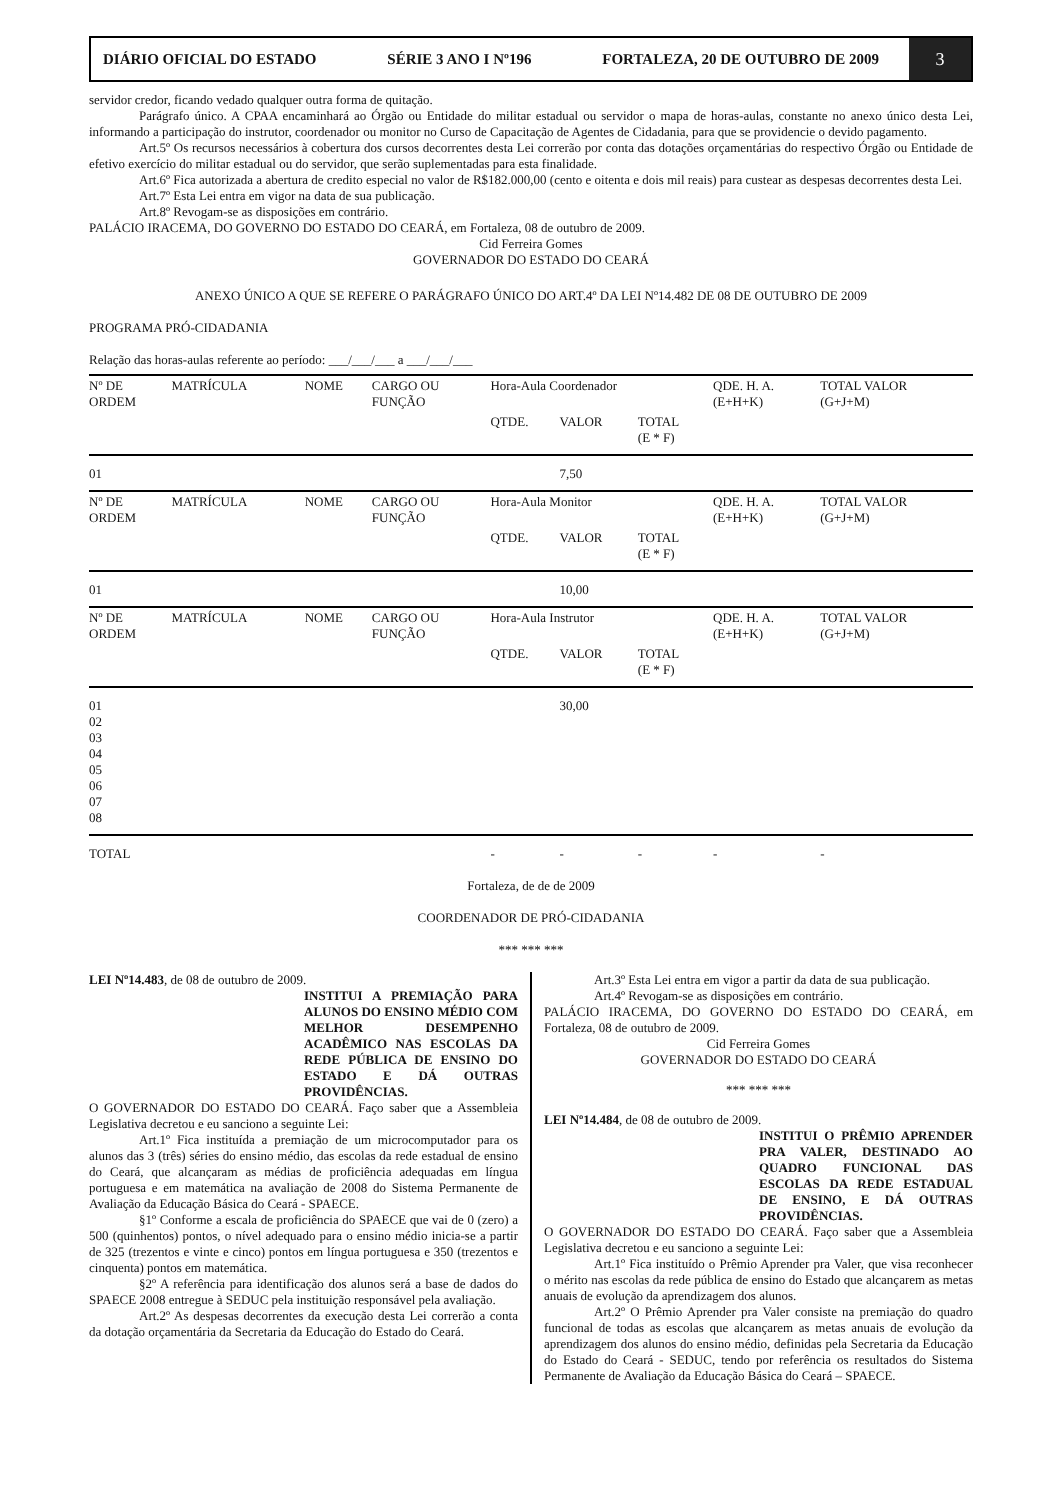DIÁRIO OFICIAL DO ESTADO SÉRIE 3 ANO I Nº196 FORTALEZA, 20 DE OUTUBRO DE 2009
3
servidor credor, ficando vedado qualquer outra forma de quitação.
Parágrafo único. A CPAA encaminhará ao Órgão ou Entidade do militar estadual ou servidor o mapa de horas-aulas, constante no anexo único desta Lei, informando a participação do instrutor, coordenador ou monitor no Curso de Capacitação de Agentes de Cidadania, para que se providencie o devido pagamento.
Art.5º Os recursos necessários à cobertura dos cursos decorrentes desta Lei correrão por conta das dotações orçamentárias do respectivo Órgão ou Entidade de efetivo exercício do militar estadual ou do servidor, que serão suplementadas para esta finalidade.
Art.6º Fica autorizada a abertura de credito especial no valor de R$182.000,00 (cento e oitenta e dois mil reais) para custear as despesas decorrentes desta Lei.
Art.7º Esta Lei entra em vigor na data de sua publicação.
Art.8º Revogam-se as disposições em contrário.
PALÁCIO IRACEMA, DO GOVERNO DO ESTADO DO CEARÁ, em Fortaleza, 08 de outubro de 2009.
Cid Ferreira Gomes
GOVERNADOR DO ESTADO DO CEARÁ
ANEXO ÚNICO A QUE SE REFERE O PARÁGRAFO ÚNICO DO ART.4º DA LEI Nº14.482 DE 08 DE OUTUBRO DE 2009
PROGRAMA PRÓ-CIDADANIA
Relação das horas-aulas referente ao período: ___/___/___ a ___/___/___
| Nº DE ORDEM | MATRÍCULA | NOME | CARGO OU FUNÇÃO | Hora-Aula Coordenador | | | QDE. H. A. (E+H+K) | TOTAL VALOR (G+J+M) |
| --- | --- | --- | --- | --- | --- | --- | --- | --- |
| | | | | QTDE. | VALOR | TOTAL (E * F) | | |
| 01 | | | | | 7,50 | | | |
| Nº DE ORDEM | MATRÍCULA | NOME | CARGO OU FUNÇÃO | Hora-Aula Monitor | | | QDE. H. A. (E+H+K) | TOTAL VALOR (G+J+M) |
| | | | | QTDE. | VALOR | TOTAL (E * F) | | |
| 01 | | | | | 10,00 | | | |
| Nº DE ORDEM | MATRÍCULA | NOME | CARGO OU FUNÇÃO | Hora-Aula Instrutor | | | QDE. H. A. (E+H+K) | TOTAL VALOR (G+J+M) |
| | | | | QTDE. | VALOR | TOTAL (E * F) | | |
| 01 02 03 04 05 06 07 08 | | | | | 30,00 | | | |
| TOTAL | | | | - | - | - | - | - |
Fortaleza, de de de 2009
COORDENADOR DE PRÓ-CIDADANIA
*** *** ***
LEI Nº14.483, de 08 de outubro de 2009.
INSTITUI A PREMIAÇÃO PARA ALUNOS DO ENSINO MÉDIO COM MELHOR DESEMPENHO ACADÊMICO NAS ESCOLAS DA REDE PÚBLICA DE ENSINO DO ESTADO E DÁ OUTRAS PROVIDÊNCIAS.
O GOVERNADOR DO ESTADO DO CEARÁ. Faço saber que a Assembleia Legislativa decretou e eu sanciono a seguinte Lei:
Art.1º Fica instituída a premiação de um microcomputador para os alunos das 3 (três) séries do ensino médio, das escolas da rede estadual de ensino do Ceará, que alcançaram as médias de proficiência adequadas em língua portuguesa e em matemática na avaliação de 2008 do Sistema Permanente de Avaliação da Educação Básica do Ceará - SPAECE.
§1º Conforme a escala de proficiência do SPAECE que vai de 0 (zero) a 500 (quinhentos) pontos, o nível adequado para o ensino médio inicia-se a partir de 325 (trezentos e vinte e cinco) pontos em língua portuguesa e 350 (trezentos e cinquenta) pontos em matemática.
§2º A referência para identificação dos alunos será a base de dados do SPAECE 2008 entregue à SEDUC pela instituição responsável pela avaliação.
Art.2º As despesas decorrentes da execução desta Lei correrão a conta da dotação orçamentária da Secretaria da Educação do Estado do Ceará.
Art.3º Esta Lei entra em vigor a partir da data de sua publicação.
Art.4º Revogam-se as disposições em contrário.
PALÁCIO IRACEMA, DO GOVERNO DO ESTADO DO CEARÁ, em Fortaleza, 08 de outubro de 2009.
Cid Ferreira Gomes
GOVERNADOR DO ESTADO DO CEARÁ
*** *** ***
LEI Nº14.484, de 08 de outubro de 2009.
INSTITUI O PRÊMIO APRENDER PRA VALER, DESTINADO AO QUADRO FUNCIONAL DAS ESCOLAS DA REDE ESTADUAL DE ENSINO, E DÁ OUTRAS PROVIDÊNCIAS.
O GOVERNADOR DO ESTADO DO CEARÁ. Faço saber que a Assembleia Legislativa decretou e eu sanciono a seguinte Lei:
Art.1º Fica instituído o Prêmio Aprender pra Valer, que visa reconhecer o mérito nas escolas da rede pública de ensino do Estado que alcançarem as metas anuais de evolução da aprendizagem dos alunos.
Art.2º O Prêmio Aprender pra Valer consiste na premiação do quadro funcional de todas as escolas que alcançarem as metas anuais de evolução da aprendizagem dos alunos do ensino médio, definidas pela Secretaria da Educação do Estado do Ceará - SEDUC, tendo por referência os resultados do Sistema Permanente de Avaliação da Educação Básica do Ceará – SPAECE.